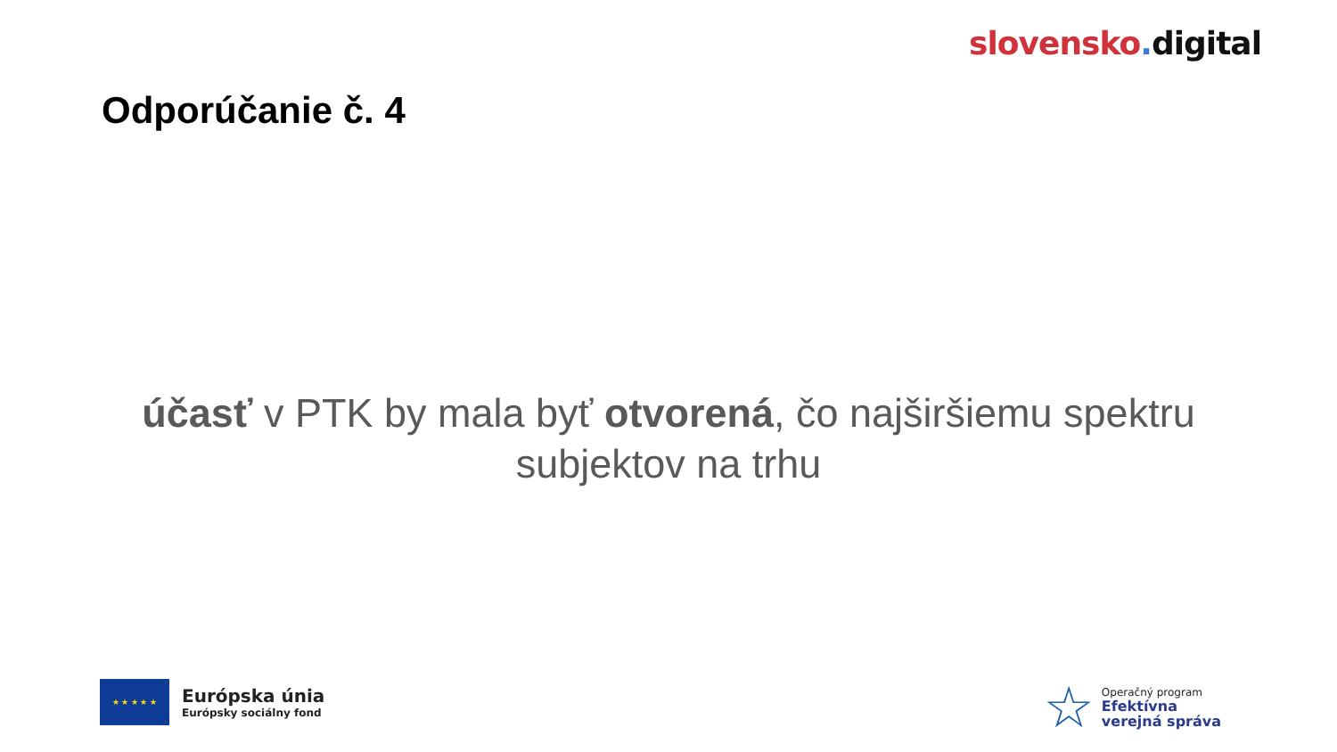slovensko. digital
Odporúčanie č. 4
účasť v PTK by mala byť otvorená, čo najširšiemu spektru subjektov na trhu
★ ★ ★ ★ ★
Európska únia
Európsky sociálny fond
☆
Operačný program
Efektívna
verejná správa